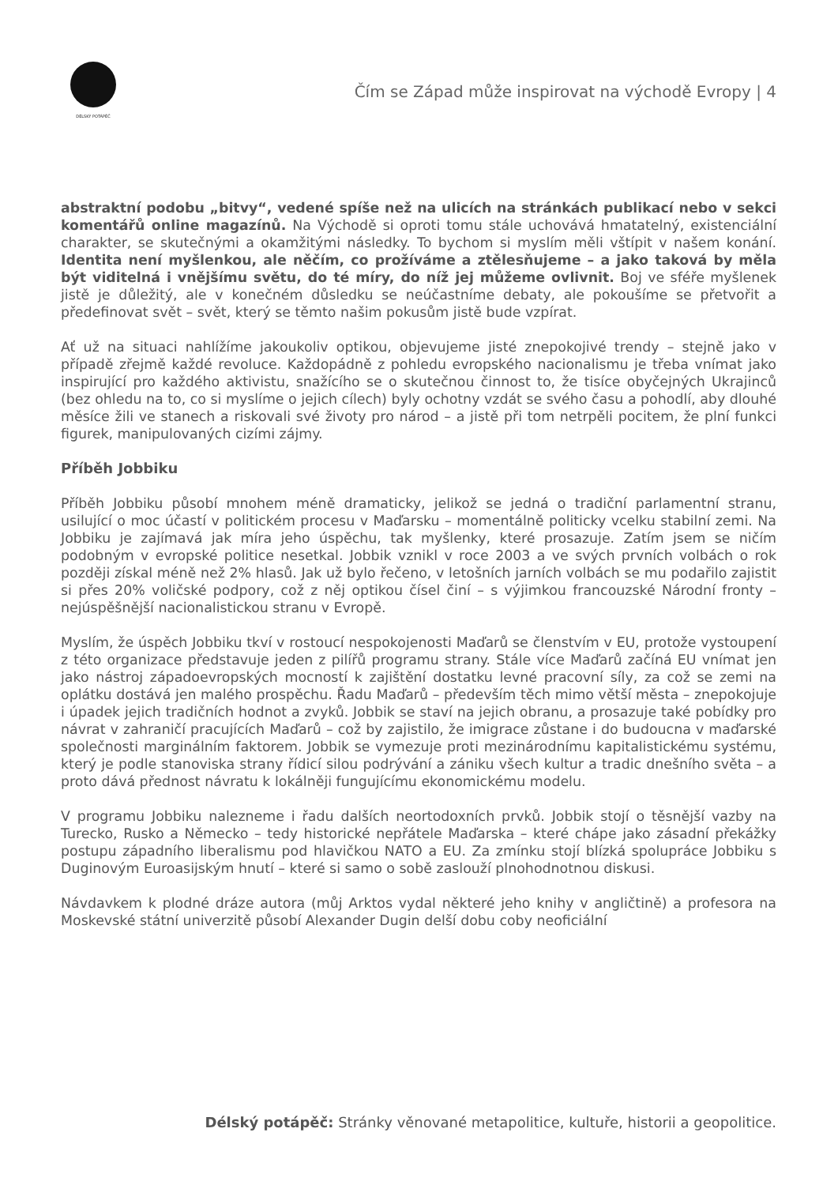DÉLSKÝ POTÁPĚČ
Čím se Západ může inspirovat na východě Evropy | 4
abstraktní podobu „bitvy“, vedené spíše než na ulicích na stránkách publikací nebo v sekci komentářů online magazínů. Na Východě si oproti tomu stále uchovává hmatatelný, existenciální charakter, se skutečnými a okamžitými následky. To bychom si myslím měli vštípit v našem konání. Identita není myšlenkou, ale něčím, co prožíváme a ztělesňujeme – a jako taková by měla být viditelná i vnějšímu světu, do té míry, do níž jej můžeme ovlivnit. Boj ve sféře myšlenek jistě je důležitý, ale v konečném důsledku se neúčastníme debaty, ale pokoušíme se přetvořit a předefinovat svět – svět, který se těmto našim pokusům jistě bude vzpírat.
Ať už na situaci nahlížíme jakoukoliv optikou, objevujeme jisté znepokojivé trendy – stejně jako v případě zřejmě každé revoluce. Každopádně z pohledu evropského nacionalismu je třeba vnímat jako inspirující pro každého aktivistu, snažícího se o skutečnou činnost to, že tisíce obyčejných Ukrajinců (bez ohledu na to, co si myslíme o jejich cílech) byly ochotny vzdát se svého času a pohodlí, aby dlouhé měsíce žili ve stanech a riskovali své životy pro národ – a jistě při tom netrpěli pocitem, že plní funkci figurek, manipulovaných cizími zájmy.
Příběh Jobbiku
Příběh Jobbiku působí mnohem méně dramaticky, jelikož se jedná o tradiční parlamentní stranu, usilující o moc účastí v politickém procesu v Maďarsku – momentálně politicky vcelku stabilní zemi. Na Jobbiku je zajímavá jak míra jeho úspěchu, tak myšlenky, které prosazuje. Zatím jsem se ničím podobným v evropské politice nesetkal. Jobbik vznikl v roce 2003 a ve svých prvních volbách o rok později získal méně než 2% hlasů. Jak už bylo řečeno, v letošních jarních volbách se mu podařilo zajistit si přes 20% voličské podpory, což z něj optikou čísel činí – s výjimkou francouzské Národní fronty – nejúspěšnější nacionalistickou stranu v Evropě.
Myslím, že úspěch Jobbiku tkví v rostoucí nespokojenosti Maďarů se členstvím v EU, protože vystoupení z této organizace představuje jeden z pilířů programu strany. Stále více Maďarů začíná EU vnímat jen jako nástroj západoevropských mocností k zajištění dostatku levné pracovní síly, za což se zemi na oplátku dostává jen malého prospěchu. Řadu Maďarů – především těch mimo větší města – znepokojuje i úpadek jejich tradičních hodnot a zvyků. Jobbik se staví na jejich obranu, a prosazuje také pobídky pro návrat v zahraničí pracujících Maďarů – což by zajistilo, že imigrace zůstane i do budoucna v maďarské společnosti marginálním faktorem. Jobbik se vymezuje proti mezinárodnímu kapitalistickému systému, který je podle stanoviska strany řídicí silou podrývání a zániku všech kultur a tradic dnešního světa – a proto dává přednost návratu k lokálněji fungujícímu ekonomickému modelu.
V programu Jobbiku nalezneme i řadu dalších neortodoxních prvků. Jobbik stojí o těsnější vazby na Turecko, Rusko a Německo – tedy historické nepřátele Maďarska – které chápe jako zásadní překážky postupu západního liberalismu pod hlavičkou NATO a EU. Za zmínku stojí blízká spolupráce Jobbiku s Duginovým Euroasijským hnutí – které si samo o sobě zaslouží plnohodnotnou diskusi.
Návdavkem k plodné dráze autora (můj Arktos vydal některé jeho knihy v angličtině) a profesora na Moskevské státní univerzitě působí Alexander Dugin delší dobu coby neoficiální
Délský potápěč: Stránky věnované metapolitice, kultuře, historii a geopolitice.